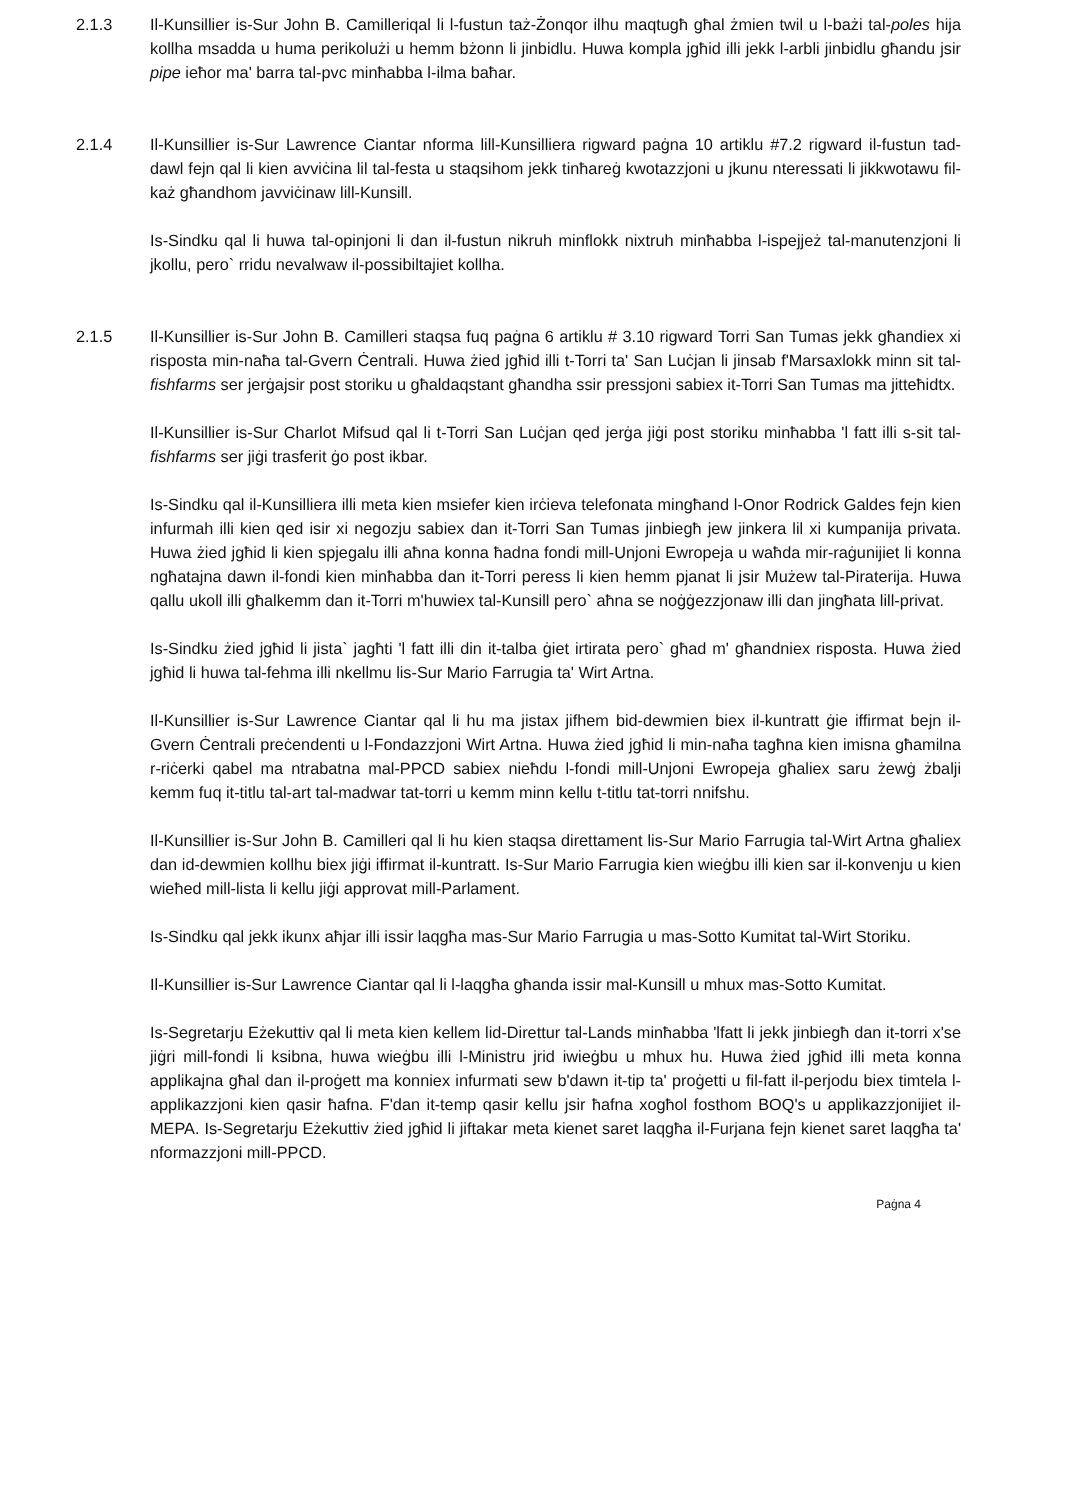2.1.3 Il-Kunsillier is-Sur John B. Camilleriqal li l-fustun taż-Żonqor ilhu maqtugħ għal żmien twil u l-bażi tal-poles hija kollha msadda u huma perikolużi u hemm bżonn li jinbidlu. Huwa kompla jgħid illi jekk l-arbli jinbidlu għandu jsir pipe ieħor ma' barra tal-pvc minħabba l-ilma baħar.
2.1.4 Il-Kunsillier is-Sur Lawrence Ciantar nforma lill-Kunsilliera rigward paġna 10 artiklu #7.2 rigward il-fustun tad-dawl fejn qal li kien avviċina lil tal-festa u staqsihom jekk tinħareġ kwotazzjoni u jkunu nteressati li jikkwotawu fil-każ għandhom javviċinaw lill-Kunsill.
Is-Sindku qal li huwa tal-opinjoni li dan il-fustun nikruh minflokk nixtruh minħabba l-ispejjeż tal-manutenzjoni li jkollu, pero` rridu nevalwaw il-possibiltajiet kollha.
2.1.5 Il-Kunsillier is-Sur John B. Camilleri staqsa fuq paġna 6 artiklu # 3.10 rigward Torri San Tumas jekk għandiex xi risposta min-naħa tal-Gvern Ċentrali. Huwa żied jgħid illi t-Torri ta' San Luċjan li jinsab f'Marsaxlokk minn sit tal-fishfarms ser jerġajsir post storiku u għaldaqstant għandha ssir pressjoni sabiex it-Torri San Tumas ma jitteħidtx.
Il-Kunsillier is-Sur Charlot Mifsud qal li t-Torri San Luċjan qed jerġa jiġi post storiku minħabba 'l fatt illi s-sit tal-fishfarms ser jiġi trasferit ġo post ikbar.
Is-Sindku qal il-Kunsilliera illi meta kien msiefer kien irċieva telefonata mingħand l-Onor Rodrick Galdes fejn kien infurmah illi kien qed isir xi negozju sabiex dan it-Torri San Tumas jinbiegħ jew jinkera lil xi kumpanija privata. Huwa żied jgħid li kien spjegalu illi aħna konna ħadna fondi mill-Unjoni Ewropeja u waħda mir-raġunijiet li konna ngħatajna dawn il-fondi kien minħabba dan it-Torri peress li kien hemm pjanat li jsir Mużew tal-Piraterija. Huwa qallu ukoll illi għalkemm dan it-Torri m'huwiex tal-Kunsill pero` aħna se noġġezzjonaw illi dan jingħata lill-privat.
Is-Sindku żied jgħid li jista` jagħti 'l fatt illi din it-talba ġiet irtirata pero` għad m' għandniex risposta. Huwa żied jgħid li huwa tal-fehma illi nkellmu lis-Sur Mario Farrugia ta' Wirt Artna.
Il-Kunsillier is-Sur Lawrence Ciantar qal li hu ma jistax jifhem bid-dewmien biex il-kuntratt ġie iffirmat bejn il-Gvern Ċentrali preċendenti u l-Fondazzjoni Wirt Artna. Huwa żied jgħid li min-naħa tagħna kien imisna għamilna r-riċerki qabel ma ntrabatna mal-PPCD sabiex nieħdu l-fondi mill-Unjoni Ewropeja għaliex saru żewġ żbalji kemm fuq it-titlu tal-art tal-madwar tat-torri u kemm minn kellu t-titlu tat-torri nnifshu.
Il-Kunsillier is-Sur John B. Camilleri qal li hu kien staqsa direttament lis-Sur Mario Farrugia tal-Wirt Artna għaliex dan id-dewmien kollhu biex jiġi iffirmat il-kuntratt. Is-Sur Mario Farrugia kien wieġbu illi kien sar il-konvenju u kien wieħed mill-lista li kellu jiġi approvat mill-Parlament.
Is-Sindku qal jekk ikunx aħjar illi issir laqgħa mas-Sur Mario Farrugia u mas-Sotto Kumitat tal-Wirt Storiku.
Il-Kunsillier is-Sur Lawrence Ciantar qal li l-laqgħa għanda issir mal-Kunsill u mhux mas-Sotto Kumitat.
Is-Segretarju Eżekuttiv qal li meta kien kellem lid-Direttur tal-Lands minħabba 'lfatt li jekk jinbiegħ dan it-torri x'se jiġri mill-fondi li ksibna, huwa wieġbu illi l-Ministru jrid iwieġbu u mhux hu. Huwa żied jgħid illi meta konna applikajna għal dan il-proġett ma konniex infurmati sew b'dawn it-tip ta' proġetti u fil-fatt il-perjodu biex timtela l-applikazzjoni kien qasir ħafna. F'dan it-temp qasir kellu jsir ħafna xogħol fosthom BOQ's u applikazzjonijiet il-MEPA. Is-Segretarju Eżekuttiv żied jgħid li jiftakar meta kienet saret laqgħa il-Furjana fejn kienet saret laqgħa ta' nformazzjoni mill-PPCD.
Paġna 4